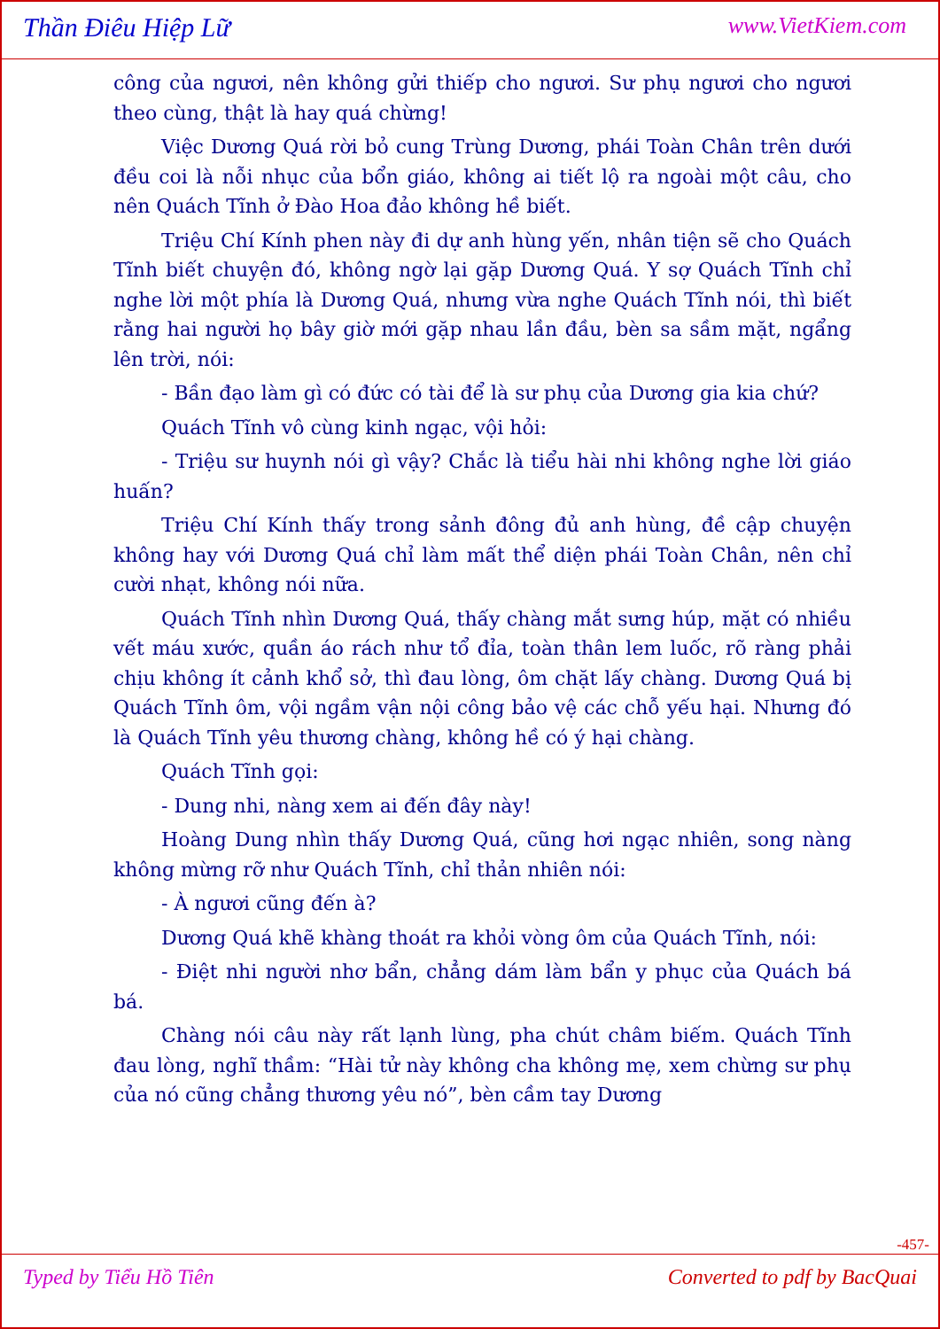Thần Điêu Hiệp Lữ www.VietKiem.com
công của ngươi, nên không gửi thiếp cho ngươi. Sư phụ ngươi cho ngươi theo cùng, thật là hay quá chừng!
Việc Dương Quá rời bỏ cung Trùng Dương, phái Toàn Chân trên dưới đều coi là nỗi nhục của bổn giáo, không ai tiết lộ ra ngoài một câu, cho nên Quách Tĩnh ở Đào Hoa đảo không hề biết.
Triệu Chí Kính phen này đi dự anh hùng yến, nhân tiện sẽ cho Quách Tĩnh biết chuyện đó, không ngờ lại gặp Dương Quá. Y sợ Quách Tĩnh chỉ nghe lời một phía là Dương Quá, nhưng vừa nghe Quách Tĩnh nói, thì biết rằng hai người họ bây giờ mới gặp nhau lần đầu, bèn sa sầm mặt, ngẩng lên trời, nói:
- Bần đạo làm gì có đức có tài để là sư phụ của Dương gia kia chứ?
Quách Tĩnh vô cùng kinh ngạc, vội hỏi:
- Triệu sư huynh nói gì vậy? Chắc là tiểu hài nhi không nghe lời giáo huấn?
Triệu Chí Kính thấy trong sảnh đông đủ anh hùng, đề cập chuyện không hay với Dương Quá chỉ làm mất thể diện phái Toàn Chân, nên chỉ cười nhạt, không nói nữa.
Quách Tĩnh nhìn Dương Quá, thấy chàng mắt sưng húp, mặt có nhiều vết máu xước, quần áo rách như tổ đỉa, toàn thân lem luốc, rõ ràng phải chịu không ít cảnh khổ sở, thì đau lòng, ôm chặt lấy chàng. Dương Quá bị Quách Tĩnh ôm, vội ngầm vận nội công bảo vệ các chỗ yếu hại. Nhưng đó là Quách Tĩnh yêu thương chàng, không hề có ý hại chàng.
Quách Tĩnh gọi:
- Dung nhi, nàng xem ai đến đây này!
Hoàng Dung nhìn thấy Dương Quá, cũng hơi ngạc nhiên, song nàng không mừng rỡ như Quách Tĩnh, chỉ thản nhiên nói:
- À ngươi cũng đến à?
Dương Quá khẽ khàng thoát ra khỏi vòng ôm của Quách Tĩnh, nói:
- Điệt nhi người nhơ bẩn, chẳng dám làm bẩn y phục của Quách bá bá.
Chàng nói câu này rất lạnh lùng, pha chút châm biếm. Quách Tĩnh đau lòng, nghĩ thầm: “Hài tử này không cha không mẹ, xem chừng sư phụ của nó cũng chẳng thương yêu nó”, bèn cầm tay Dương
-457-
Typed by Tiểu Hồ Tiên Converted to pdf by BacQuai